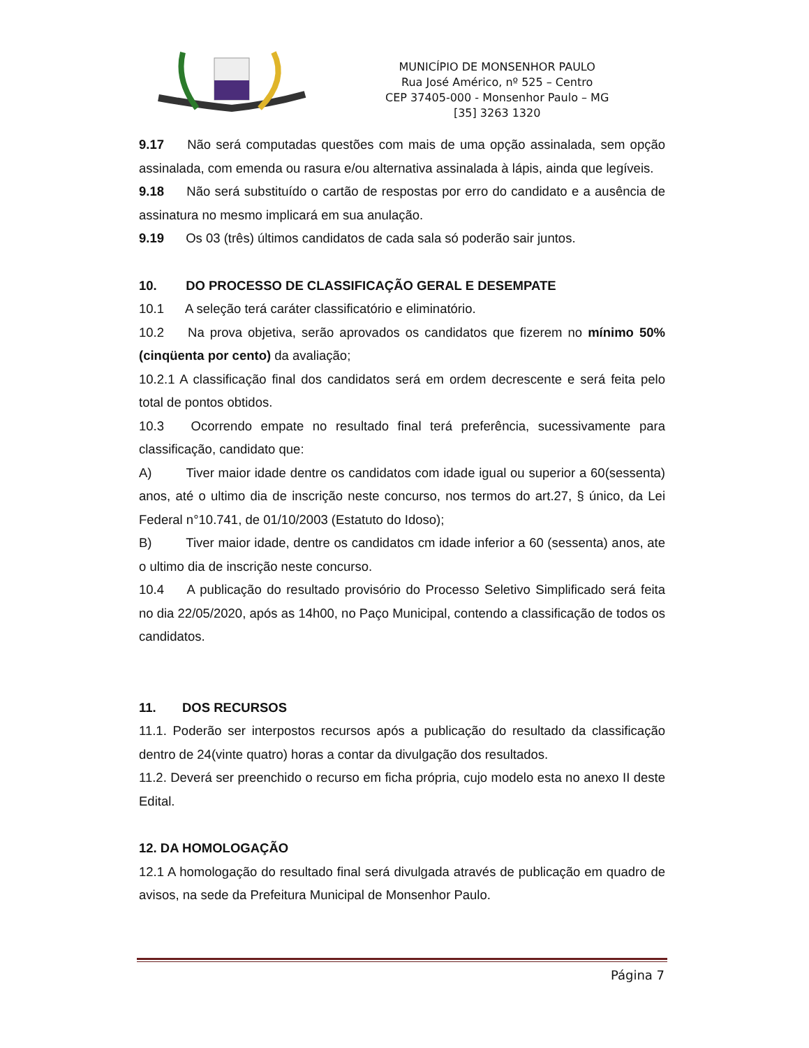MUNICÍPIO DE MONSENHOR PAULO
Rua José Américo, nº 525 – Centro
CEP 37405-000 - Monsenhor Paulo – MG
[35] 3263 1320
9.17 Não será computadas questões com mais de uma opção assinalada, sem opção assinalada, com emenda ou rasura e/ou alternativa assinalada à lápis, ainda que legíveis.
9.18 Não será substituído o cartão de respostas por erro do candidato e a ausência de assinatura no mesmo implicará em sua anulação.
9.19 Os 03 (três) últimos candidatos de cada sala só poderão sair juntos.
10. DO PROCESSO DE CLASSIFICAÇÃO GERAL E DESEMPATE
10.1 A seleção terá caráter classificatório e eliminatório.
10.2 Na prova objetiva, serão aprovados os candidatos que fizerem no mínimo 50% (cinqüenta por cento) da avaliação;
10.2.1 A classificação final dos candidatos será em ordem decrescente e será feita pelo total de pontos obtidos.
10.3 Ocorrendo empate no resultado final terá preferência, sucessivamente para classificação, candidato que:
A) Tiver maior idade dentre os candidatos com idade igual ou superior a 60(sessenta) anos, até o ultimo dia de inscrição neste concurso, nos termos do art.27, § único, da Lei Federal n°10.741, de 01/10/2003 (Estatuto do Idoso);
B) Tiver maior idade, dentre os candidatos cm idade inferior a 60 (sessenta) anos, ate o ultimo dia de inscrição neste concurso.
10.4 A publicação do resultado provisório do Processo Seletivo Simplificado será feita no dia 22/05/2020, após as 14h00, no Paço Municipal, contendo a classificação de todos os candidatos.
11. DOS RECURSOS
11.1. Poderão ser interpostos recursos após a publicação do resultado da classificação dentro de 24(vinte quatro) horas a contar da divulgação dos resultados.
11.2. Deverá ser preenchido o recurso em ficha própria, cujo modelo esta no anexo II deste Edital.
12. DA HOMOLOGAÇÃO
12.1 A homologação do resultado final será divulgada através de publicação em quadro de avisos, na sede da Prefeitura Municipal de Monsenhor Paulo.
Página 7